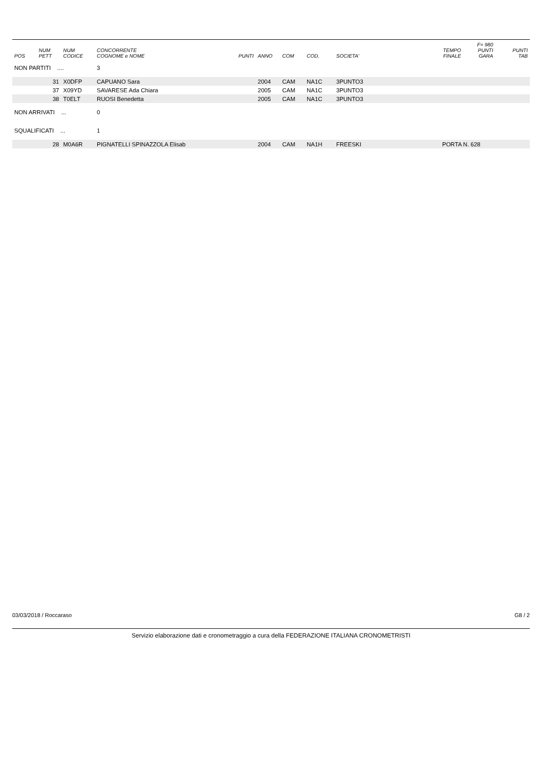| | | | | | | | | | | F= 980 | |
| --- | --- | --- | --- | --- | --- | --- | --- | --- | --- | --- | --- |
| POS | NUM PETT | NUM CODICE | CONCORRENTE COGNOME e NOME | PUNTI | ANNO | COM | COD. | SOCIETA' | TEMPO FINALE | PUNTI GARA | PUNTI TAB |
| NON PARTITI .... | | | 3 | | | | | | | | |
| | 31 | X0DFP | CAPUANO Sara | | 2004 | CAM | NA1C | 3PUNTO3 | | | |
| | 37 | X09YD | SAVARESE Ada Chiara | | 2005 | CAM | NA1C | 3PUNTO3 | | | |
| | 38 | T0ELT | RUOSI Benedetta | | 2005 | CAM | NA1C | 3PUNTO3 | | | |
| NON ARRIVATI ... | | | 0 | | | | | | | | |
| SQUALIFICATI ... | | | 1 | | | | | | | | |
| | 28 | M0A6R | PIGNATELLI SPINAZZOLA Elisab | | 2004 | CAM | NA1H | FREESKI | PORTA N. 628 | | |
03/03/2018 / Roccaraso G8 / 2
Servizio elaborazione dati e cronometraggio a cura della FEDERAZIONE ITALIANA CRONOMETRISTI